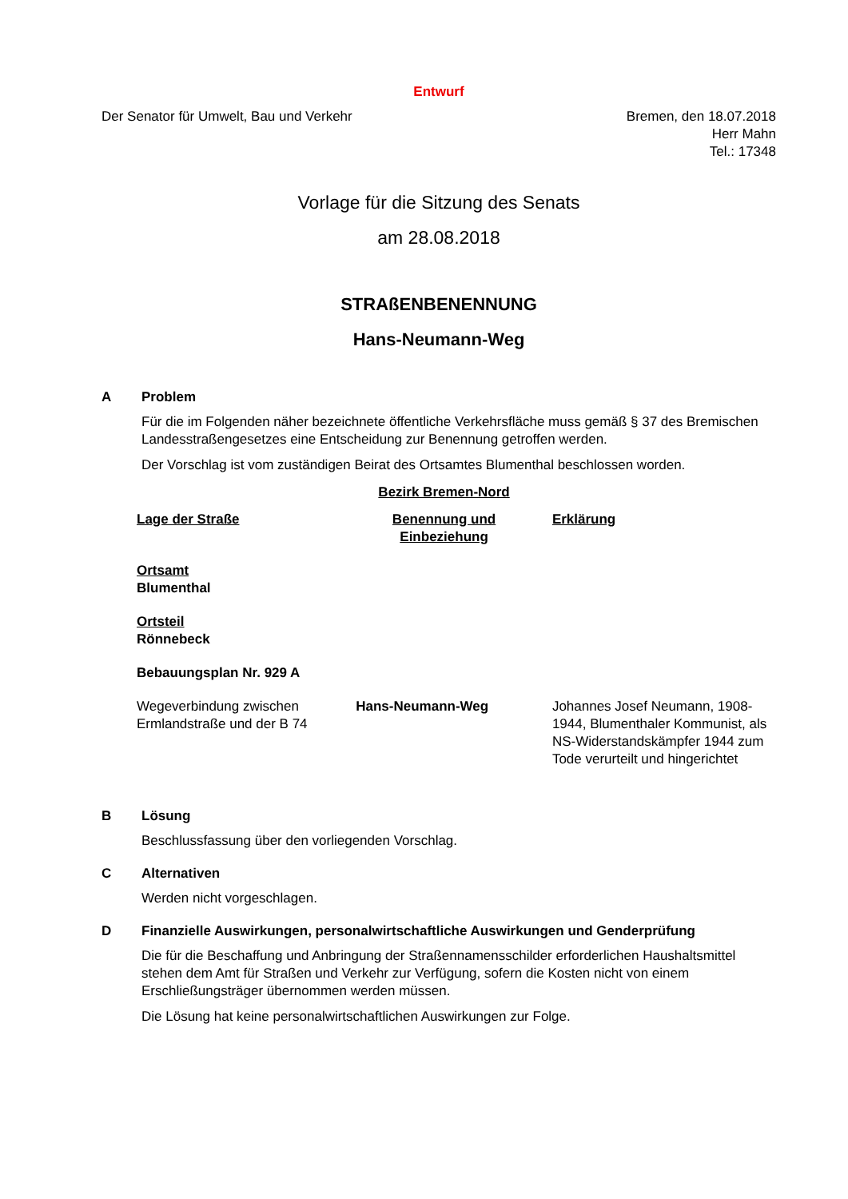Entwurf
Der Senator für Umwelt, Bau und Verkehr
Bremen, den 18.07.2018
Herr Mahn
Tel.: 17348
Vorlage für die Sitzung des Senats
am 28.08.2018
STRAßENBENENNUNG
Hans-Neumann-Weg
A Problem
Für die im Folgenden näher bezeichnete öffentliche Verkehrsfläche muss gemäß § 37 des Bremischen Landesstraßengesetzes eine Entscheidung zur Benennung getroffen werden.
Der Vorschlag ist vom zuständigen Beirat des Ortsamtes Blumenthal beschlossen worden.
| | Bezirk Bremen-Nord | |
| Lage der Straße | Benennung und Einbeziehung | Erklärung |
| Ortsamt Blumenthal | | |
| Ortsteil Rönnebeck | | |
| Bebauungsplan Nr. 929 A | | |
| Wegeverbindung zwischen Ermlandstraße und der B 74 | Hans-Neumann-Weg | Johannes Josef Neumann, 1908-1944, Blumenthaler Kommunist, als NS-Widerstandskämpfer 1944 zum Tode verurteilt und hingerichtet |
B Lösung
Beschlussfassung über den vorliegenden Vorschlag.
C Alternativen
Werden nicht vorgeschlagen.
D Finanzielle Auswirkungen, personalwirtschaftliche Auswirkungen und Genderprüfung
Die für die Beschaffung und Anbringung der Straßennamensschilder erforderlichen Haushaltsmittel stehen dem Amt für Straßen und Verkehr zur Verfügung, sofern die Kosten nicht von einem Erschließungsträger übernommen werden müssen.
Die Lösung hat keine personalwirtschaftlichen Auswirkungen zur Folge.